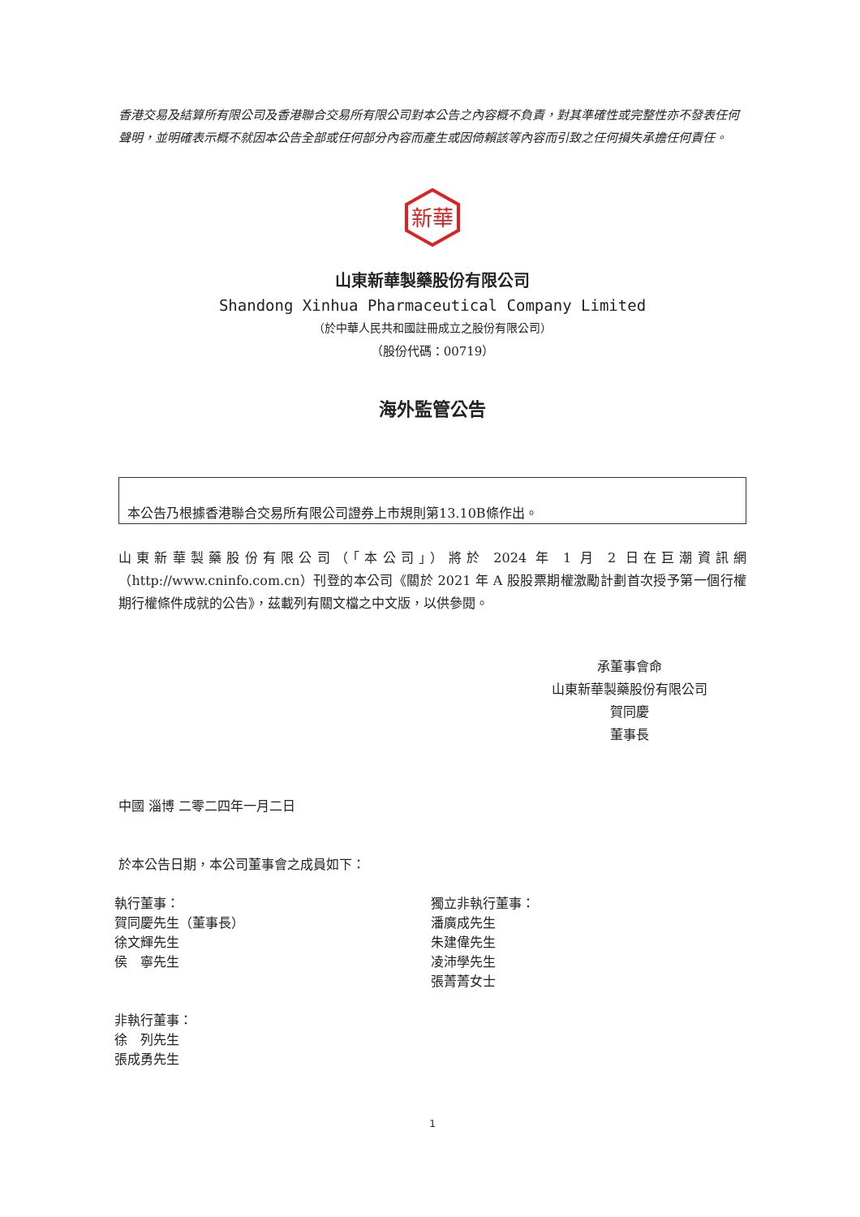香港交易及結算所有限公司及香港聯合交易所有限公司對本公告之內容概不負責，對其準確性或完整性亦不發表任何聲明，並明確表示概不就因本公告全部或任何部分內容而產生或因倚賴該等內容而引致之任何損失承擔任何責任。
新華
山東新華製藥股份有限公司
Shandong Xinhua Pharmaceutical Company Limited
（於中華人民共和國註冊成立之股份有限公司）
（股份代碼：00719）
海外監管公告
本公告乃根據香港聯合交易所有限公司證券上市規則第13.10B條作出。
山東新華製藥股份有限公司（「本公司」）將於 2024 年 1 月 2 日在巨潮資訊網（http://www.cninfo.com.cn）刊登的本公司《關於 2021 年 A 股股票期權激勵計劃首次授予第一個行權期行權條件成就的公告》，茲載列有關文檔之中文版，以供參閱。
承董事會命
山東新華製藥股份有限公司
賀同慶
董事長
中國 淄博 二零二四年一月二日
於本公告日期，本公司董事會之成員如下：
執行董事：
賀同慶先生（董事長）
徐文輝先生
侯　寧先生
獨立非執行董事：
潘廣成先生
朱建偉先生
凌沛學先生
張菁菁女士
非執行董事：
徐　列先生
張成勇先生
1